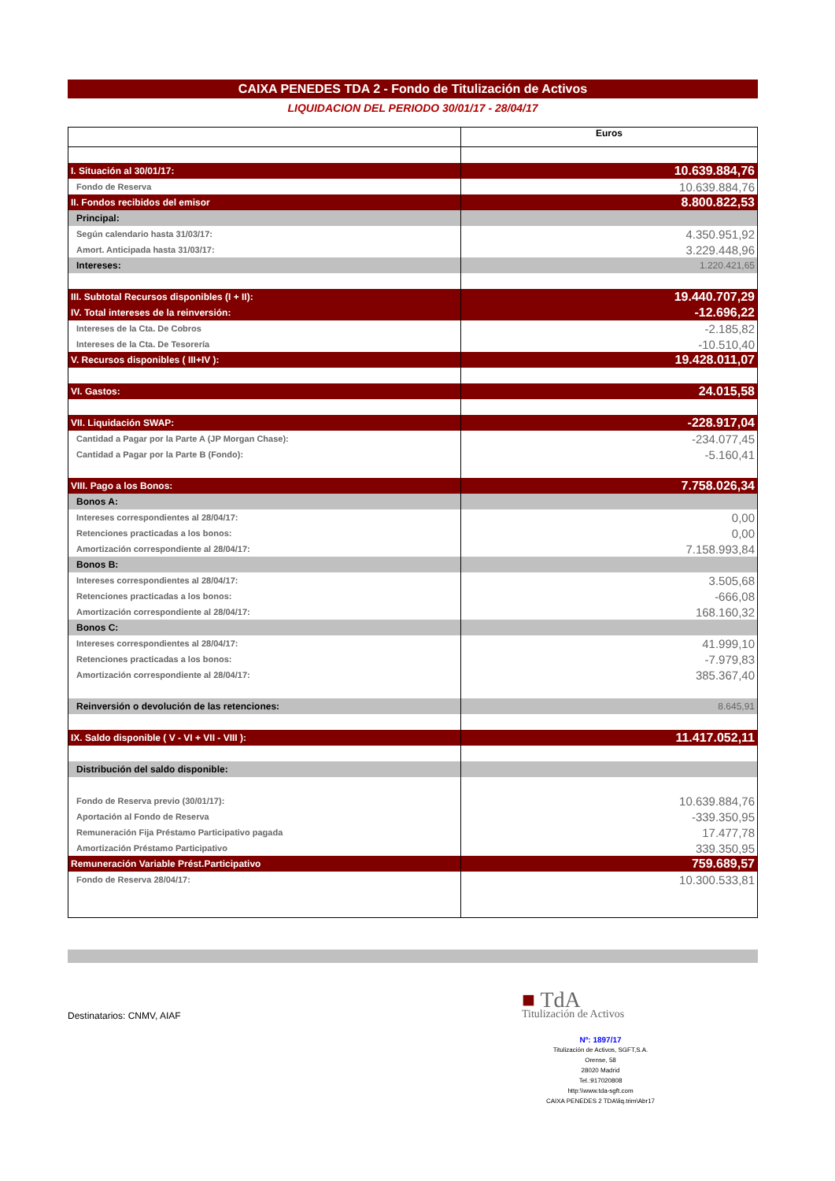CAIXA PENEDES TDA 2 - Fondo de Titulización de Activos
LIQUIDACION DEL PERIODO 30/01/17 - 28/04/17
| | Euros |
| I. Situación al 30/01/17: | 10.639.884,76 |
| Fondo de Reserva | 10.639.884,76 |
| II. Fondos recibidos del emisor | 8.800.822,53 |
| Principal: | |
| Según calendario hasta 31/03/17: | 4.350.951,92 |
| Amort. Anticipada hasta 31/03/17: | 3.229.448,96 |
| Intereses: | 1.220.421,65 |
| III. Subtotal Recursos disponibles (I + II): | 19.440.707,29 |
| IV. Total intereses de la reinversión: | -12.696,22 |
| Intereses de la Cta. De Cobros | -2.185,82 |
| Intereses de la Cta. De Tesorería | -10.510,40 |
| V. Recursos disponibles ( III+IV ): | 19.428.011,07 |
| VI. Gastos: | 24.015,58 |
| VII. Liquidación SWAP: | -228.917,04 |
| Cantidad a Pagar por la Parte A (JP Morgan Chase): | -234.077,45 |
| Cantidad a Pagar por la Parte B (Fondo): | -5.160,41 |
| VIII. Pago a los Bonos: | 7.758.026,34 |
| Bonos A: | |
| Intereses correspondientes al 28/04/17: | 0,00 |
| Retenciones practicadas a los bonos: | 0,00 |
| Amortización correspondiente al 28/04/17: | 7.158.993,84 |
| Bonos B: | |
| Intereses correspondientes al 28/04/17: | 3.505,68 |
| Retenciones practicadas a los bonos: | -666,08 |
| Amortización correspondiente al 28/04/17: | 168.160,32 |
| Bonos C: | |
| Intereses correspondientes al 28/04/17: | 41.999,10 |
| Retenciones practicadas a los bonos: | -7.979,83 |
| Amortización correspondiente al 28/04/17: | 385.367,40 |
| Reinversión o devolución de las retenciones: | 8.645,91 |
| IX. Saldo disponible ( V - VI + VII - VIII ): | 11.417.052,11 |
| Distribución del saldo disponible: | |
| Fondo de Reserva previo (30/01/17): | 10.639.884,76 |
| Aportación al Fondo de Reserva | -339.350,95 |
| Remuneración Fija Préstamo Participativo pagada | 17.477,78 |
| Amortización Préstamo Participativo | 339.350,95 |
| Remuneración Variable Prést.Participativo | 759.689,57 |
| Fondo de Reserva 28/04/17: | 10.300.533,81 |
Destinatarios: CNMV, AIAF
■ TdA
Titulización de Activos
Nº: 1897/17
Titulización de Activos, SGFT,S.A.
Orense, 58
28020 Madrid
Tel.:917020808
http:\\www.tda-sgft.com
CAIXA PENEDES 2 TDA\liq.trim\Abr17